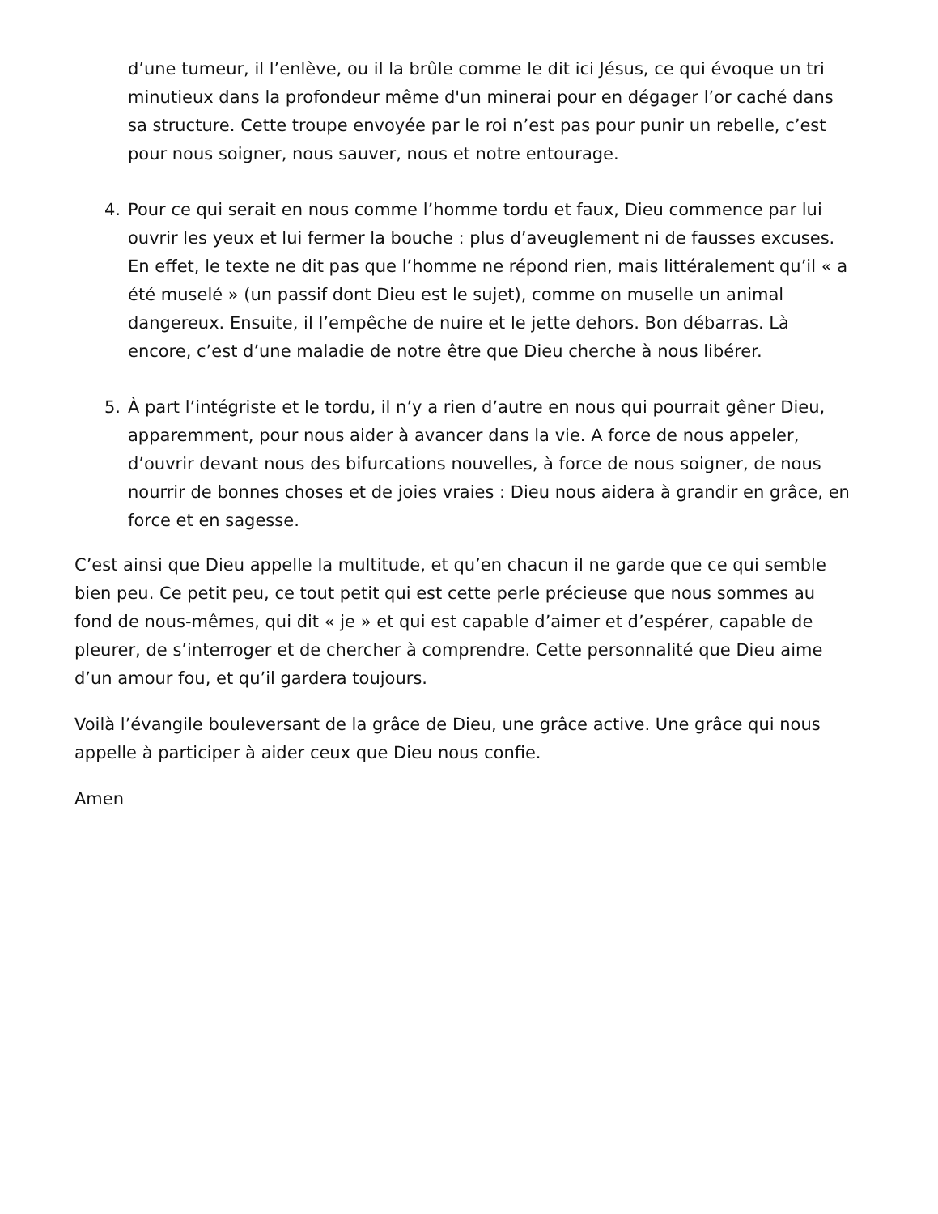d’une tumeur, il l’enlève, ou il la brûle comme le dit ici Jésus, ce qui évoque un tri minutieux dans la profondeur même d'un minerai pour en dégager l’or caché dans sa structure. Cette troupe envoyée par le roi n’est pas pour punir un rebelle, c’est pour nous soigner, nous sauver, nous et notre entourage.
4. Pour ce qui serait en nous comme l’homme tordu et faux, Dieu commence par lui ouvrir les yeux et lui fermer la bouche : plus d’aveuglement ni de fausses excuses. En effet, le texte ne dit pas que l’homme ne répond rien, mais littéralement qu’il « a été muselé » (un passif dont Dieu est le sujet), comme on muselle un animal dangereux. Ensuite, il l’empêche de nuire et le jette dehors. Bon débarras. Là encore, c’est d’une maladie de notre être que Dieu cherche à nous libérer.
5. À part l’intégriste et le tordu, il n’y a rien d’autre en nous qui pourrait gêner Dieu, apparemment, pour nous aider à avancer dans la vie. A force de nous appeler, d’ouvrir devant nous des bifurcations nouvelles, à force de nous soigner, de nous nourrir de bonnes choses et de joies vraies : Dieu nous aidera à grandir en grâce, en force et en sagesse.
C’est ainsi que Dieu appelle la multitude, et qu’en chacun il ne garde que ce qui semble bien peu. Ce petit peu, ce tout petit qui est cette perle précieuse que nous sommes au fond de nous-mêmes, qui dit « je » et qui est capable d’aimer et d’espérer, capable de pleurer, de s’interroger et de chercher à comprendre. Cette personnalité que Dieu aime d’un amour fou, et qu’il gardera toujours.
Voilà l’évangile bouleversant de la grâce de Dieu, une grâce active. Une grâce qui nous appelle à participer à aider ceux que Dieu nous confie.
Amen